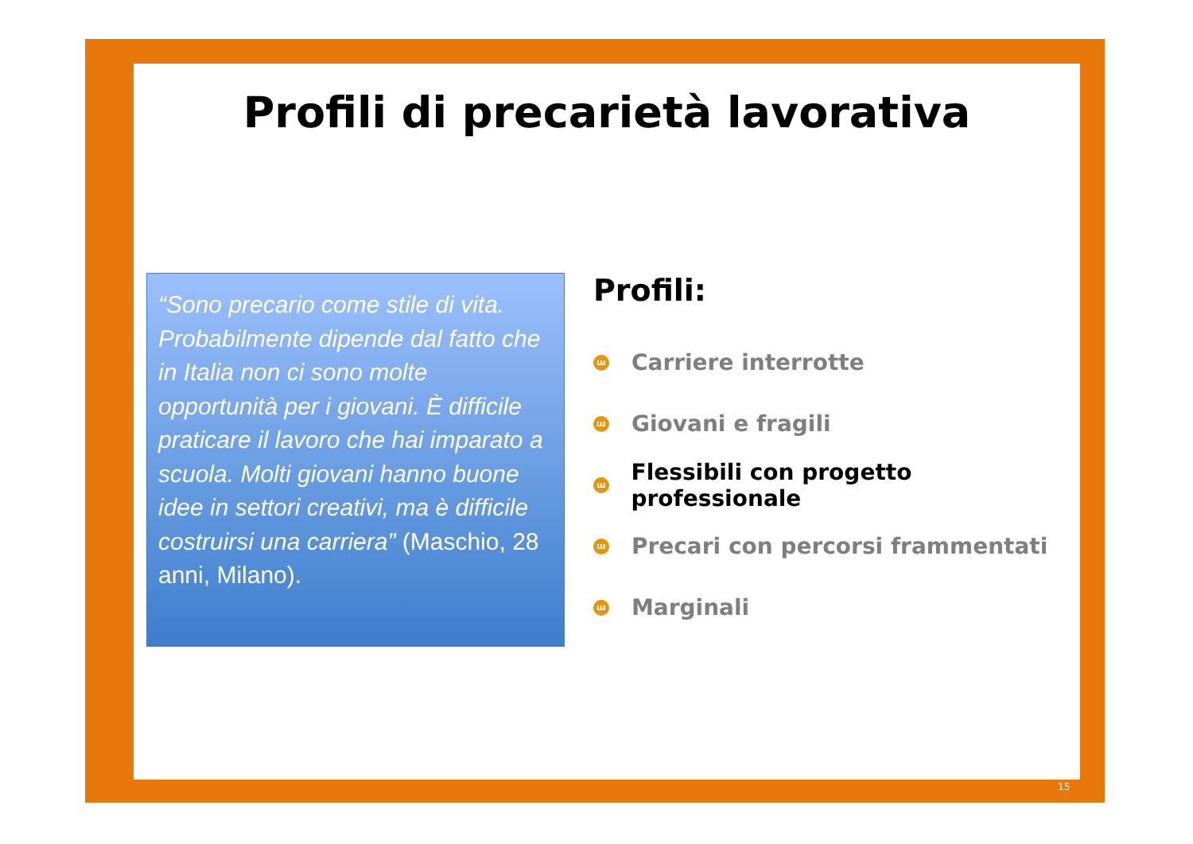Profili di precarietà lavorativa
“Sono precario come stile di vita. Probabilmente dipende dal fatto che in Italia non ci sono molte opportunità per i giovani. È difficile praticare il lavoro che hai imparato a scuola. Molti giovani hanno buone idee in settori creativi, ma è difficile costruirsi una carriera” (Maschio, 28 anni, Milano).
Profili:
ш Carriere interrotte
ш Giovani e fragili
ш Flessibili con progetto professionale
ш Precari con percorsi frammentati
ш Marginali
15